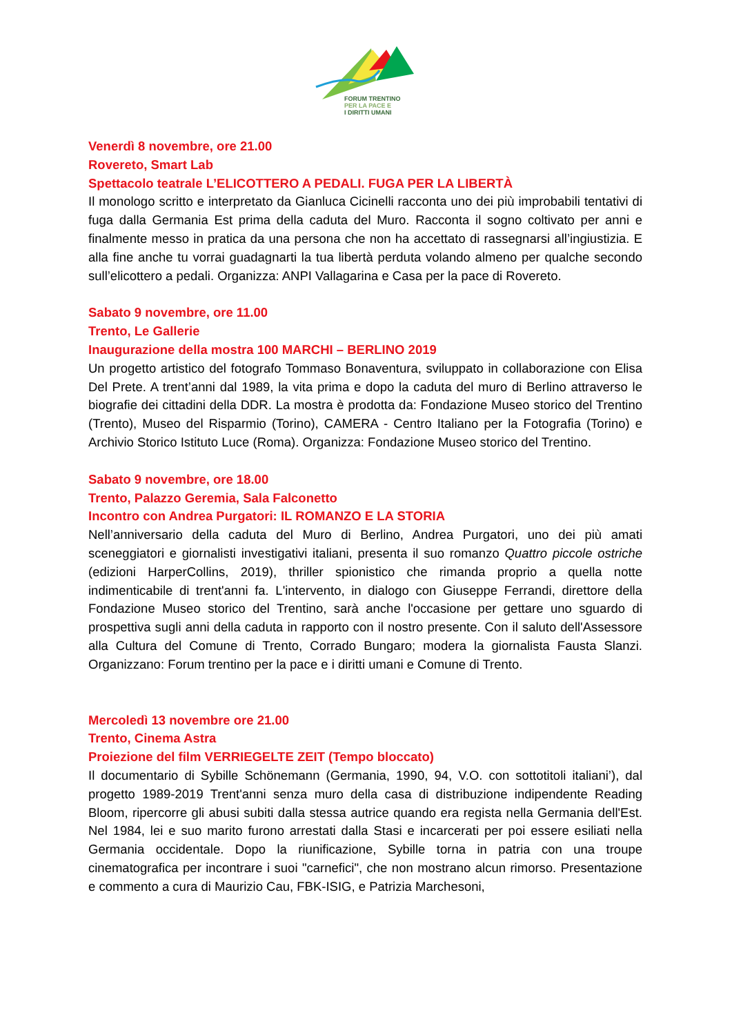FORUM TRENTINO
PER LA PACE E
I DIRITTI UMANI
Venerdì 8 novembre, ore 21.00
Rovereto, Smart Lab
Spettacolo teatrale L’ELICOTTERO A PEDALI. FUGA PER LA LIBERTÀ
Il monologo scritto e interpretato da Gianluca Cicinelli racconta uno dei più improbabili tentativi di fuga dalla Germania Est prima della caduta del Muro. Racconta il sogno coltivato per anni e finalmente messo in pratica da una persona che non ha accettato di rassegnarsi all’ingiustizia. E alla fine anche tu vorrai guadagnarti la tua libertà perduta volando almeno per qualche secondo sull’elicottero a pedali. Organizza: ANPI Vallagarina e Casa per la pace di Rovereto.
Sabato 9 novembre, ore 11.00
Trento, Le Gallerie
Inaugurazione della mostra 100 MARCHI – BERLINO 2019
Un progetto artistico del fotografo Tommaso Bonaventura, sviluppato in collaborazione con Elisa Del Prete. A trent’anni dal 1989, la vita prima e dopo la caduta del muro di Berlino attraverso le biografie dei cittadini della DDR. La mostra è prodotta da: Fondazione Museo storico del Trentino (Trento), Museo del Risparmio (Torino), CAMERA - Centro Italiano per la Fotografia (Torino) e Archivio Storico Istituto Luce (Roma). Organizza: Fondazione Museo storico del Trentino.
Sabato 9 novembre, ore 18.00
Trento, Palazzo Geremia, Sala Falconetto
Incontro con Andrea Purgatori: IL ROMANZO E LA STORIA
Nell’anniversario della caduta del Muro di Berlino, Andrea Purgatori, uno dei più amati sceneggiatori e giornalisti investigativi italiani, presenta il suo romanzo Quattro piccole ostriche (edizioni HarperCollins, 2019), thriller spionistico che rimanda proprio a quella notte indimenticabile di trent'anni fa. L'intervento, in dialogo con Giuseppe Ferrandi, direttore della Fondazione Museo storico del Trentino, sarà anche l'occasione per gettare uno sguardo di prospettiva sugli anni della caduta in rapporto con il nostro presente. Con il saluto dell'Assessore alla Cultura del Comune di Trento, Corrado Bungaro; modera la giornalista Fausta Slanzi. Organizzano: Forum trentino per la pace e i diritti umani e Comune di Trento.
Mercoledì 13 novembre ore 21.00
Trento, Cinema Astra
Proiezione del film VERRIEGELTE ZEIT (Tempo bloccato)
Il documentario di Sybille Schönemann (Germania, 1990, 94, V.O. con sottotitoli italiani’), dal progetto 1989-2019 Trent'anni senza muro della casa di distribuzione indipendente Reading Bloom, ripercorre gli abusi subiti dalla stessa autrice quando era regista nella Germania dell'Est. Nel 1984, lei e suo marito furono arrestati dalla Stasi e incarcerati per poi essere esiliati nella Germania occidentale. Dopo la riunificazione, Sybille torna in patria con una troupe cinematografica per incontrare i suoi "carnefici", che non mostrano alcun rimorso. Presentazione e commento a cura di Maurizio Cau, FBK-ISIG, e Patrizia Marchesoni,